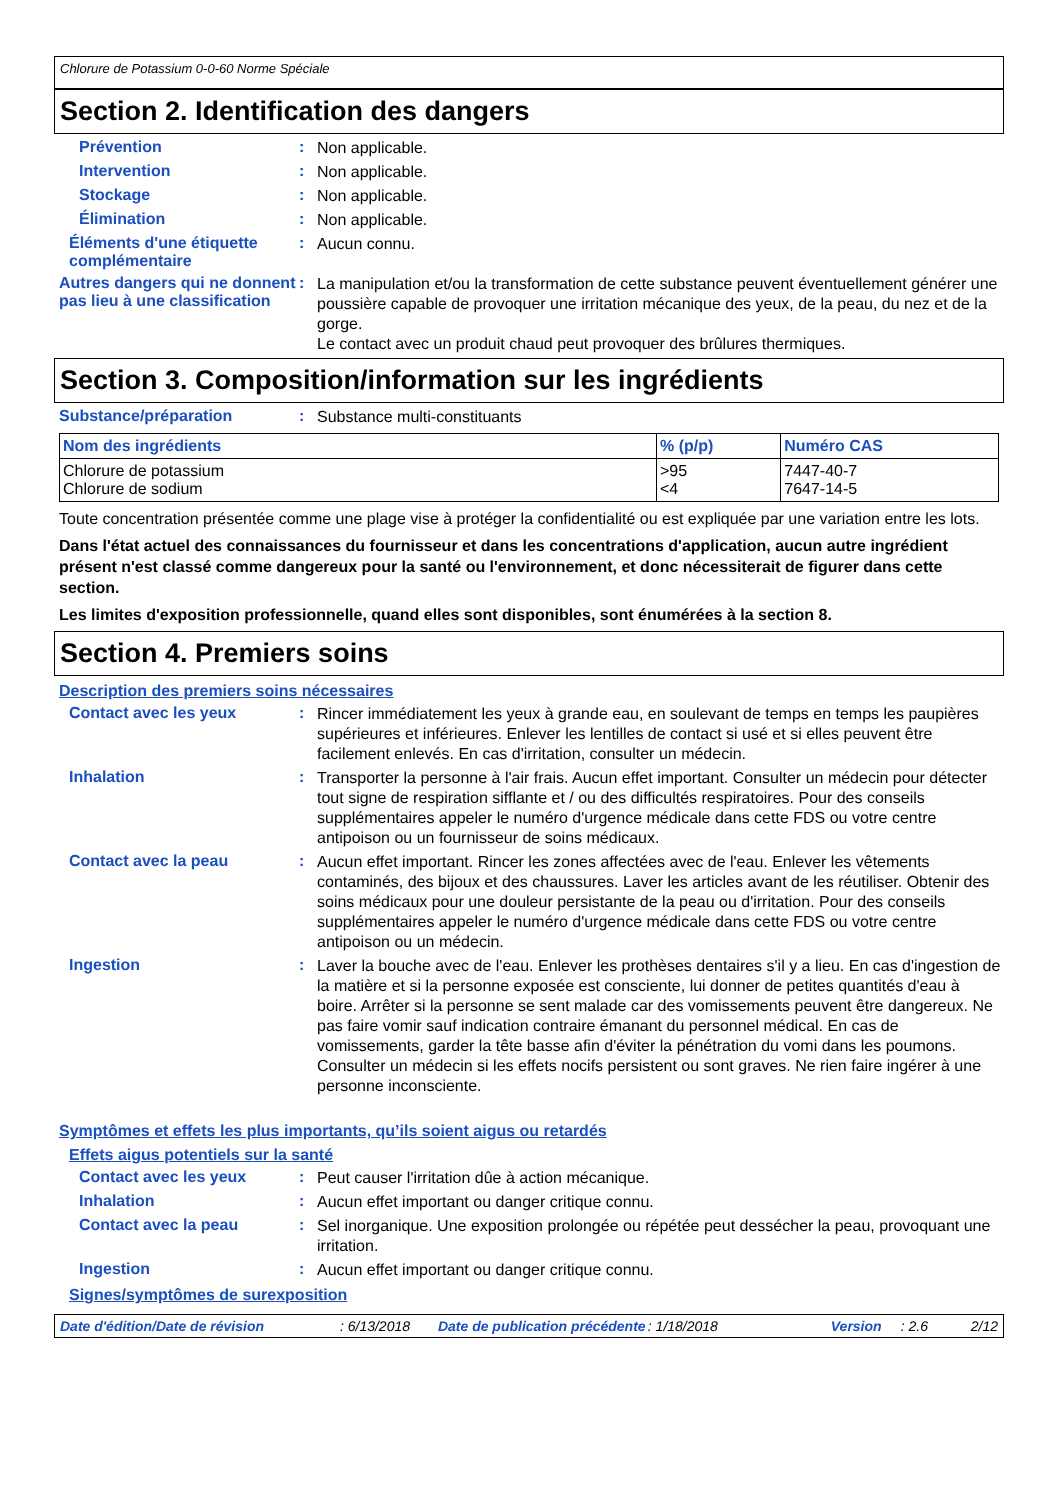Chlorure de Potassium 0-0-60 Norme Spéciale
Section 2. Identification des dangers
Prévention :
Non applicable.
Intervention :
Non applicable.
Stockage :
Non applicable.
Élimination :
Non applicable.
Éléments d'une étiquette complémentaire
:
Aucun connu.
Autres dangers qui ne donnent pas lieu à une classification
:
La manipulation et/ou la transformation de cette substance peuvent éventuellement générer une poussière capable de provoquer une irritation mécanique des yeux, de la peau, du nez et de la gorge.
Le contact avec un produit chaud peut provoquer des brûlures thermiques.
Section 3. Composition/information sur les ingrédients
Substance/préparation :
Substance multi-constituants
| Nom des ingrédients | % (p/p) | Numéro CAS |
| --- | --- | --- |
| Chlorure de potassium Chlorure de sodium | >95 <4 | 7447-40-7 7647-14-5 |
Toute concentration présentée comme une plage vise à protéger la confidentialité ou est expliquée par une variation entre les lots.
Dans l'état actuel des connaissances du fournisseur et dans les concentrations d'application, aucun autre ingrédient présent n'est classé comme dangereux pour la santé ou l'environnement, et donc nécessiterait de figurer dans cette section.
Les limites d'exposition professionnelle, quand elles sont disponibles, sont énumérées à la section 8.
Section 4. Premiers soins
Description des premiers soins nécessaires
Contact avec les yeux :
Rincer immédiatement les yeux à grande eau, en soulevant de temps en temps les paupières supérieures et inférieures. Enlever les lentilles de contact si usé et si elles peuvent être facilement enlevés. En cas d'irritation, consulter un médecin.
Inhalation :
Transporter la personne à l'air frais. Aucun effet important. Consulter un médecin pour détecter tout signe de respiration sifflante et / ou des difficultés respiratoires. Pour des conseils supplémentaires appeler le numéro d'urgence médicale dans cette FDS ou votre centre antipoison ou un fournisseur de soins médicaux.
Contact avec la peau :
Aucun effet important. Rincer les zones affectées avec de l'eau. Enlever les vêtements contaminés, des bijoux et des chaussures. Laver les articles avant de les réutiliser. Obtenir des soins médicaux pour une douleur persistante de la peau ou d'irritation. Pour des conseils supplémentaires appeler le numéro d'urgence médicale dans cette FDS ou votre centre antipoison ou un médecin.
Ingestion :
Laver la bouche avec de l'eau. Enlever les prothèses dentaires s'il y a lieu. En cas d'ingestion de la matière et si la personne exposée est consciente, lui donner de petites quantités d'eau à boire. Arrêter si la personne se sent malade car des vomissements peuvent être dangereux. Ne pas faire vomir sauf indication contraire émanant du personnel médical. En cas de vomissements, garder la tête basse afin d'éviter la pénétration du vomi dans les poumons. Consulter un médecin si les effets nocifs persistent ou sont graves. Ne rien faire ingérer à une personne inconsciente.
Symptômes et effets les plus importants, qu’ils soient aigus ou retardés
Effets aigus potentiels sur la santé
Contact avec les yeux :
Peut causer l'irritation dûe à action mécanique.
Inhalation :
Aucun effet important ou danger critique connu.
Contact avec la peau :
Sel inorganique. Une exposition prolongée ou répétée peut dessécher la peau, provoquant une irritation.
Ingestion :
Aucun effet important ou danger critique connu.
Signes/symptômes de surexposition
Date d'édition/Date de révision: 6/13/2018 Date de publication précédente: 1/18/2018 Version: 2.6 2/12